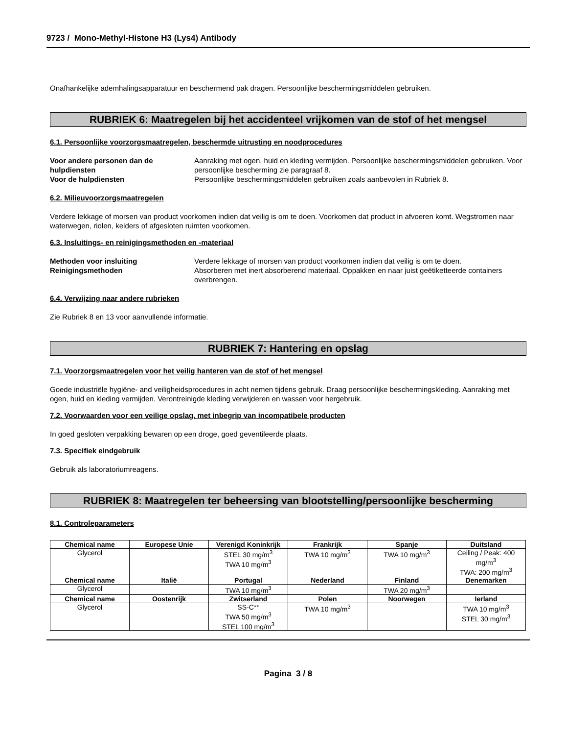9723 / Mono-Methyl-Histone H3 (Lys4) Antibody
Onafhankelijke ademhalingsapparatuur en beschermend pak dragen. Persoonlijke beschermingsmiddelen gebruiken.
RUBRIEK 6: Maatregelen bij het accidenteel vrijkomen van de stof of het mengsel
6.1. Persoonlijke voorzorgsmaatregelen, beschermde uitrusting en noodprocedures
Voor andere personen dan de hulpdiensten
Aanraking met ogen, huid en kleding vermijden. Persoonlijke beschermingsmiddelen gebruiken. Voor persoonlijke bescherming zie paragraaf 8.
Voor de hulpdiensten Persoonlijke beschermingsmiddelen gebruiken zoals aanbevolen in Rubriek 8.
6.2. Milieuvoorzorgsmaatregelen
Verdere lekkage of morsen van product voorkomen indien dat veilig is om te doen. Voorkomen dat product in afvoeren komt. Wegstromen naar waterwegen, riolen, kelders of afgesloten ruimten voorkomen.
6.3. Insluitings- en reinigingsmethoden en -materiaal
Methoden voor insluiting Verdere lekkage of morsen van product voorkomen indien dat veilig is om te doen.
Reinigingsmethoden Absorberen met inert absorberend materiaal. Oppakken en naar juist geëtiketteerde containers overbrengen.
6.4. Verwijzing naar andere rubrieken
Zie Rubriek 8 en 13 voor aanvullende informatie.
RUBRIEK 7: Hantering en opslag
7.1. Voorzorgsmaatregelen voor het veilig hanteren van de stof of het mengsel
Goede industriële hygiëne- and veiligheidsprocedures in acht nemen tijdens gebruik. Draag persoonlijke beschermingskleding. Aanraking met ogen, huid en kleding vermijden. Verontreinigde kleding verwijderen en wassen voor hergebruik.
7.2. Voorwaarden voor een veilige opslag, met inbegrip van incompatibele producten
In goed gesloten verpakking bewaren op een droge, goed geventileerde plaats.
7.3. Specifiek eindgebruik
Gebruik als laboratoriumreagens.
RUBRIEK 8: Maatregelen ter beheersing van blootstelling/persoonlijke bescherming
8.1. Controleparameters
| Chemical name | Europese Unie | Verenigd Koninkrijk | Frankrijk | Spanje | Duitsland |
| --- | --- | --- | --- | --- | --- |
| Glycerol | | STEL 30 mg/m<sup>3</sup> TWA 10 mg/m<sup>3</sup> | TWA 10 mg/m<sup>3</sup> | TWA 10 mg/m<sup>3</sup> | Ceiling / Peak: 400 mg/m<sup>3</sup> TWA: 200 mg/m<sup>3</sup> |
| Chemical name | Italië | Portugal | Nederland | Finland | Denemarken |
| Glycerol | | TWA 10 mg/m<sup>3</sup> | | TWA 20 mg/m<sup>3</sup> | |
| Chemical name | Oostenrijk | Zwitserland | Polen | Noorwegen | Ierland |
| Glycerol | | SS-C** TWA 50 mg/m<sup>3</sup> STEL 100 mg/m<sup>3</sup> | TWA 10 mg/m<sup>3</sup> | | TWA 10 mg/m<sup>3</sup> STEL 30 mg/m<sup>3</sup> |
Pagina 3 / 8